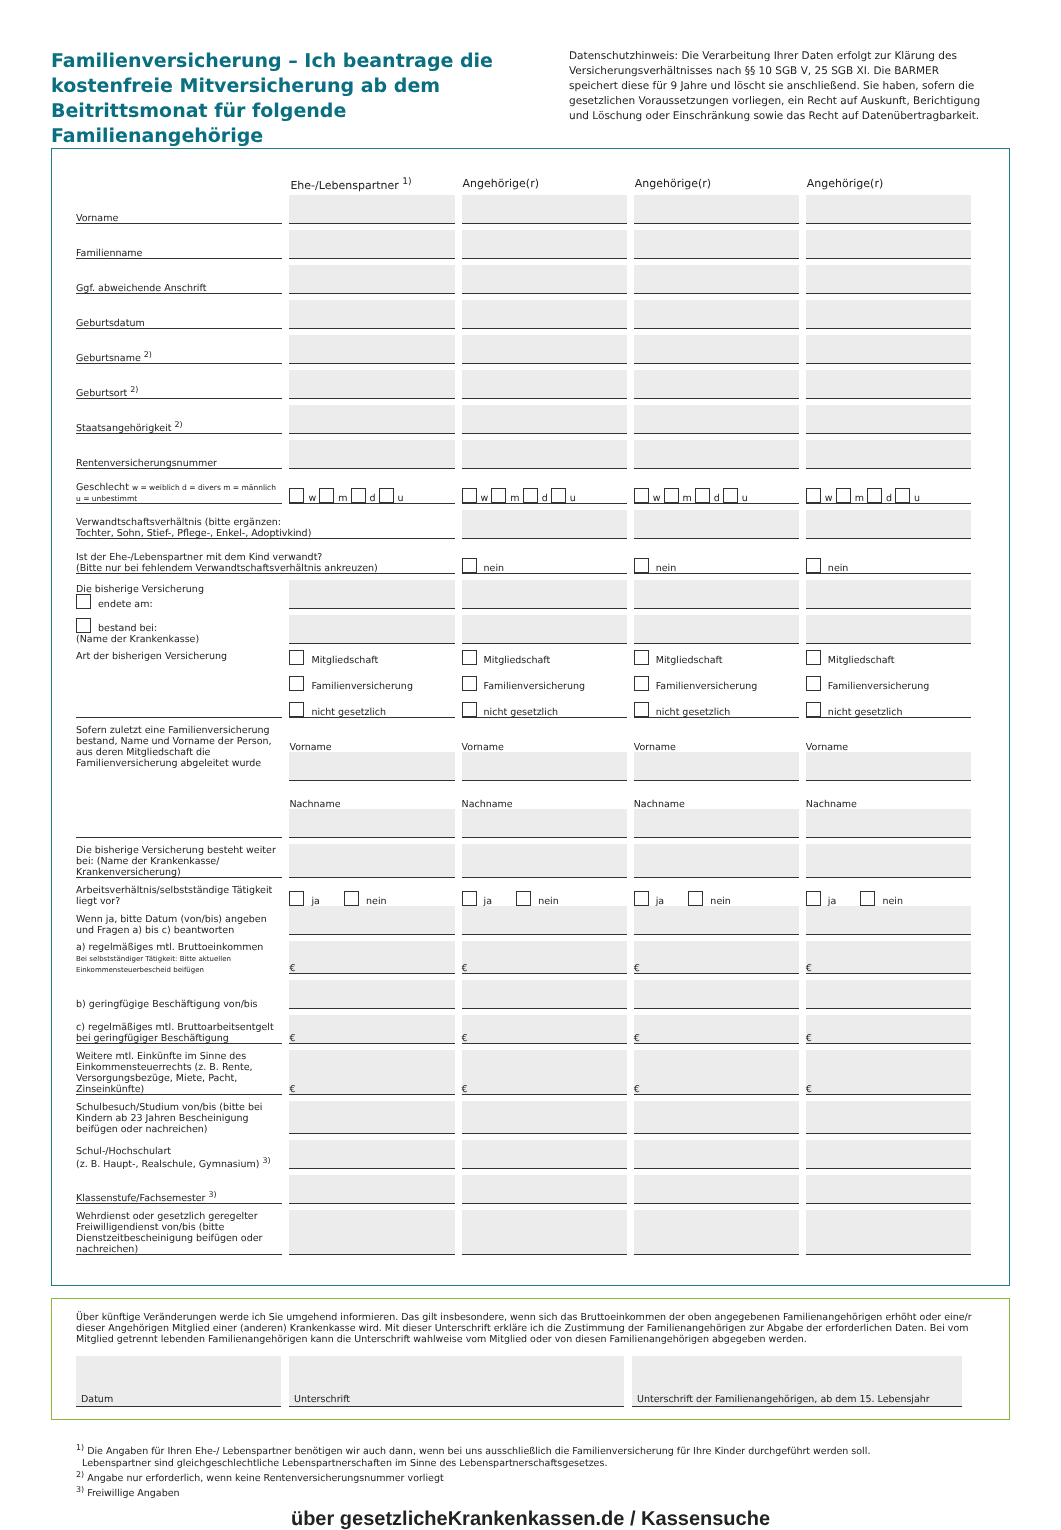Familienversicherung – Ich beantrage die kostenfreie Mitversicherung ab dem Beitrittsmonat für folgende Familienangehörige
Datenschutzhinweis: Die Verarbeitung Ihrer Daten erfolgt zur Klärung des Versicherungsverhältnisses nach §§ 10 SGB V, 25 SGB XI. Die BARMER speichert diese für 9 Jahre und löscht sie anschließend. Sie haben, sofern die gesetzlichen Voraussetzungen vorliegen, ein Recht auf Auskunft, Berichtigung und Löschung oder Einschränkung sowie das Recht auf Datenübertragbarkeit.
| | Ehe-/Lebenspartner <sup>1)</sup> | Angehörige(r) | Angehörige(r) | Angehörige(r) |
| --- | --- | --- | --- | --- |
| Vorname | | | | |
| Familienname | | | | |
| Ggf. abweichende Anschrift | | | | |
| Geburtsdatum | | | | |
| Geburtsname <sup>2)</sup> | | | | |
| Geburtsort <sup>2)</sup> | | | | |
| Staatsangehörigkeit <sup>2)</sup> | | | | |
| Rentenversicherungsnummer | | | | |
| Geschlecht w = weiblich d = divers m = männlich u = unbestimmt | w m d u | w m d u | w m d u | w m d u |
| Verwandtschaftsverhältnis (bitte ergänzen: Tochter, Sohn, Stief-, Pflege-, Enkel-, Adoptivkind) | | | | |
| Ist der Ehe-/Lebenspartner mit dem Kind verwandt? (Bitte nur bei fehlendem Verwandtschaftsverhältnis ankreuzen) | | nein | nein | nein |
| Die bisherige Versicherung endete am: | | | | |
| bestand bei: (Name der Krankenkasse) | | | | |
| Art der bisherigen Versicherung | Mitgliedschaft Familienversicherung nicht gesetzlich | Mitgliedschaft Familienversicherung nicht gesetzlich | Mitgliedschaft Familienversicherung nicht gesetzlich | Mitgliedschaft Familienversicherung nicht gesetzlich |
| Sofern zuletzt eine Familienversicherung bestand, Name und Vorname der Person, aus deren Mitgliedschaft die Familienversicherung abgeleitet wurde | Vorname | Vorname | Vorname | Vorname |
| | Nachname | Nachname | Nachname | Nachname |
| Die bisherige Versicherung besteht weiter bei: (Name der Krankenkasse/ Krankenversicherung) | | | | |
| Arbeitsverhältnis/selbstständige Tätigkeit liegt vor? | ja nein | ja nein | ja nein | ja nein |
| Wenn ja, bitte Datum (von/bis) angeben und Fragen a) bis c) beantworten | | | | |
| a) regelmäßiges mtl. Bruttoeinkommen Bei selbstständiger Tätigkeit: Bitte aktuellen Einkommensteuerbescheid beifügen | € | € | € | € |
| b) geringfügige Beschäftigung von/bis | | | | |
| c) regelmäßiges mtl. Bruttoarbeitsentgelt bei geringfügiger Beschäftigung | € | € | € | € |
| Weitere mtl. Einkünfte im Sinne des Einkommensteuerrechts (z. B. Rente, Versorgungsbezüge, Miete, Pacht, Zinseinkünfte) | € | € | € | € |
| Schulbesuch/Studium von/bis (bitte bei Kindern ab 23 Jahren Bescheinigung beifügen oder nachreichen) | | | | |
| Schul-/Hochschulart (z. B. Haupt-, Realschule, Gymnasium) <sup>3)</sup> | | | | |
| Klassenstufe/Fachsemester <sup>3)</sup> | | | | |
| Wehrdienst oder gesetzlich geregelter Freiwilligendienst von/bis (bitte Dienstzeitbescheinigung beifügen oder nachreichen) | | | | |
Über künftige Veränderungen werde ich Sie umgehend informieren. Das gilt insbesondere, wenn sich das Bruttoeinkommen der oben angegebenen Familienangehörigen erhöht oder eine/r dieser Angehörigen Mitglied einer (anderen) Krankenkasse wird. Mit dieser Unterschrift erkläre ich die Zustimmung der Familienangehörigen zur Abgabe der erforderlichen Daten. Bei vom Mitglied getrennt lebenden Familienangehörigen kann die Unterschrift wahlweise vom Mitglied oder von diesen Familienangehörigen abgegeben werden.
Datum Unterschrift Unterschrift der Familienangehörigen, ab dem 15. Lebensjahr
<sup>1)</sup> Die Angaben für Ihren Ehe-/ Lebenspartner benötigen wir auch dann, wenn bei uns ausschließlich die Familienversicherung für Ihre Kinder durchgeführt werden soll.
Lebenspartner sind gleichgeschlechtliche Lebenspartnerschaften im Sinne des Lebenspartnerschaftsgesetzes.
<sup>2)</sup> Angabe nur erforderlich, wenn keine Rentenversicherungsnummer vorliegt
<sup>3)</sup> Freiwillige Angaben
über gesetzlicheKrankenkassen.de / Kassensuche